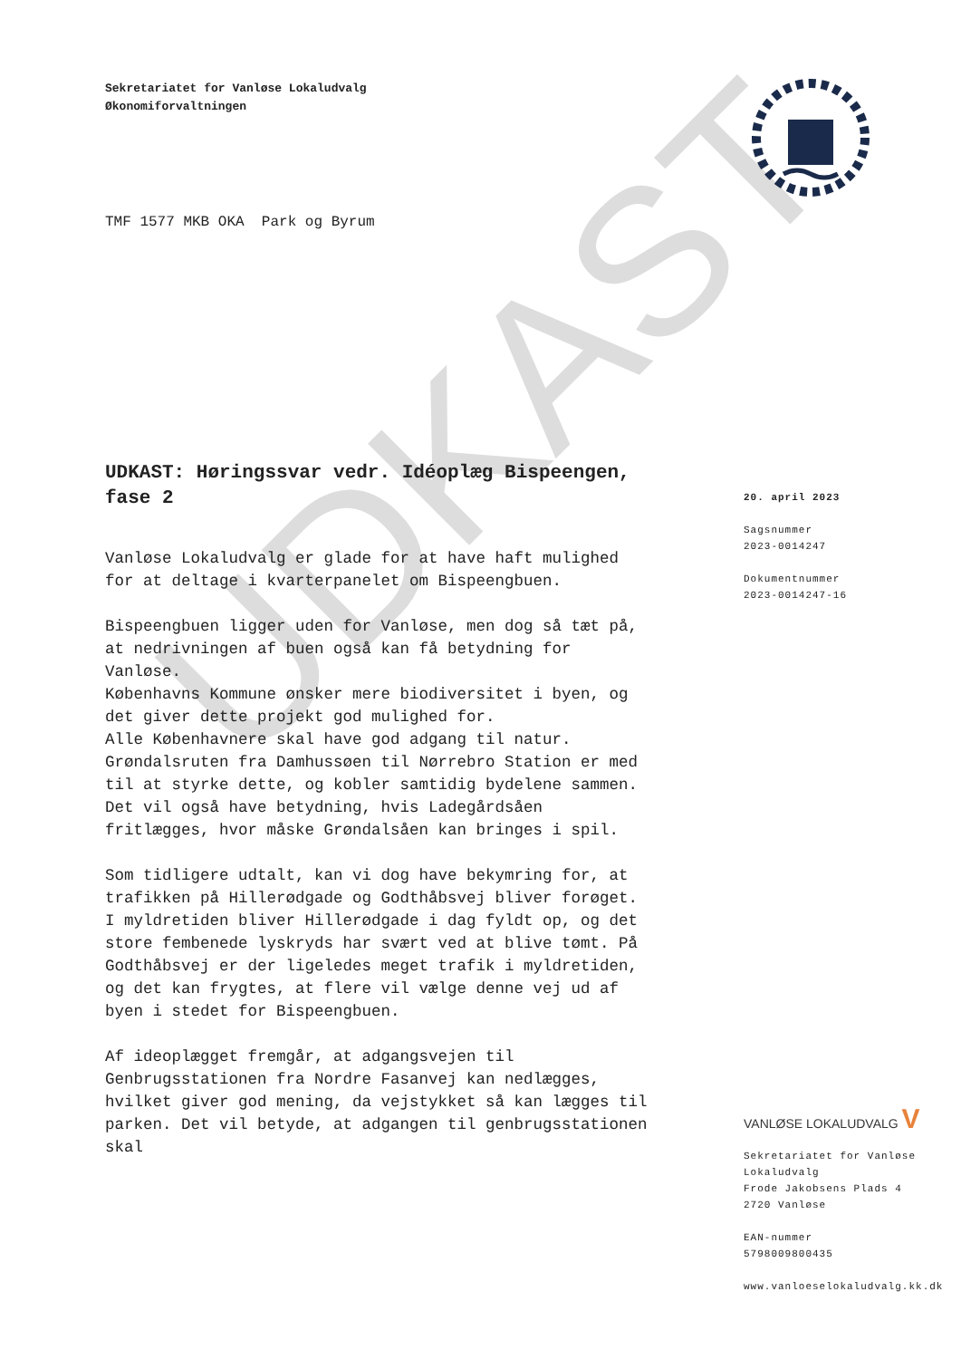UDKAST
Sekretariatet for Vanløse Lokaludvalg
Økonomiforvaltningen
TMF 1577 MKB OKA Park og Byrum
UDKAST: Høringssvar vedr. Idéoplæg Bispeengen, fase 2
Vanløse Lokaludvalg er glade for at have haft mulighed for at deltage i kvarterpanelet om Bispeengbuen.
Bispeengbuen ligger uden for Vanløse, men dog så tæt på, at nedrivningen af buen også kan få betydning for Vanløse.
Københavns Kommune ønsker mere biodiversitet i byen, og det giver dette projekt god mulighed for.
Alle Københavnere skal have god adgang til natur. Grøndalsruten fra Damhussøen til Nørrebro Station er med til at styrke dette, og kobler samtidig bydelene sammen. Det vil også have betydning, hvis Ladegårdsåen fritlægges, hvor måske Grøndalsåen kan bringes i spil.
Som tidligere udtalt, kan vi dog have bekymring for, at trafikken på Hillerødgade og Godthåbsvej bliver forøget. I myldretiden bliver Hillerødgade i dag fyldt op, og det store fembenede lyskryds har svært ved at blive tømt. På Godthåbsvej er der ligeledes meget trafik i myldretiden, og det kan frygtes, at flere vil vælge denne vej ud af byen i stedet for Bispeengbuen.
Af ideoplægget fremgår, at adgangsvejen til Genbrugsstationen fra Nordre Fasanvej kan nedlægges, hvilket giver god mening, da vejstykket så kan lægges til parken. Det vil betyde, at adgangen til genbrugsstationen skal
20. april 2023
Sagsnummer
2023-0014247
Dokumentnummer
2023-0014247-16
VANLØSE LOKALUDVALG V
Sekretariatet for Vanløse Lokaludvalg
Frode Jakobsens Plads 4
2720 Vanløse
EAN-nummer
5798009800435
www.vanloeselokaludvalg.kk.dk